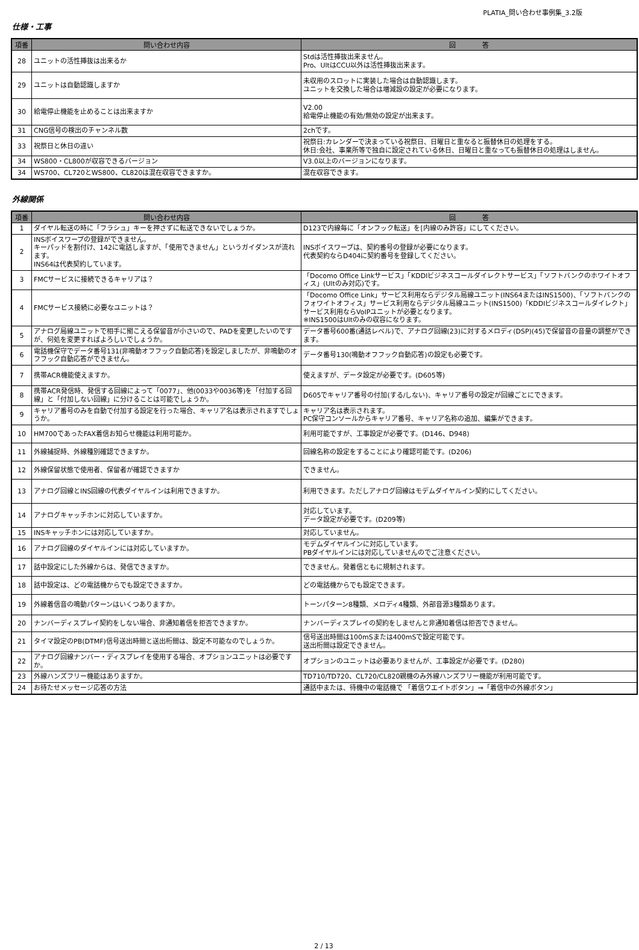PLATIA_問い合わせ事例集_3.2版
仕様・工事
| 項番 | 問い合わせ内容 | 回 答 |
| --- | --- | --- |
| 28 | ユニットの活性挿抜は出来るか | Stdは活性挿抜出来ません。 Pro、UltはCCU以外は活性挿抜出来ます。 |
| 29 | ユニットは自動認識しますか | 未収用のスロットに実装した場合は自動認識します。 ユニットを交換した場合は増減設の設定が必要になります。 |
| 30 | 給電停止機能を止めることは出来ますか | V2.00 給電停止機能の有効/無効の設定が出来ます。 |
| 31 | CNG信号の検出のチャンネル数 | 2chです。 |
| 33 | 祝祭日と休日の違い | 祝祭日:カレンダーで決まっている祝祭日、日曜日と重なると振替休日の処理をする。 休日:会社、事業所等で独自に設定されている休日、日曜日と重なっても振替休日の処理はしません。 |
| 34 | WS800・CL800が収容できるバージョン | V3.0以上のバージョンになります。 |
| 34 | WS700、CL720とWS800、CL820は混在収容できますか。 | 混在収容できます。 |
外線関係
| 項番 | 問い合わせ内容 | 回 答 |
| --- | --- | --- |
| 1 | ダイヤル転送の時に「フラシュ」キーを押さずに転送できないでしょうか。 | D123で内線毎に「オンフック転送」を[内線のみ許容」にしてください。 |
| 2 | INSボイスワープの登録ができません。 キーパッドを割付け、142に電話しますが、「使用できません」というガイダンスが流れます。 INS64は代表契約しています。 | INSボイスワープは、契約番号の登録が必要になります。 代表契約ならD404に契約番号を登録してください。 |
| 3 | FMCサービスに接続できるキャリアは？ | 「Docomo Office Linkサービス」「KDDIビジネスコールダイレクトサービス」「ソフトバンクのホワイトオフィス」(Ultのみ対応)です。 |
| 4 | FMCサービス接続に必要なユニットは？ | 「Docomo Office Link」サービス利用ならデジタル局線ユニット(INS64またはINS1500)、「ソフトバンクのフォワイトオフィス」サービス利用ならデジタル局線ユニット(INS1500)「KDDIビジネスコールダイレクト」サービス利用ならVoIPユニットが必要となります。 ※INS1500はUltのみの収容になります。 |
| 5 | アナログ局線ユニットで相手に聞こえる保留音が小さいので、PADを変更したいのですが、何処を変更すればよろしいでしょうか。 | データ番号600番(通話レベル)で、アナログ回線(23)に対するメロディ(DSP)(45)で保留音の音量の調整ができます。 |
| 6 | 電話機保守でデータ番号131(非鳴動オフフック自動応答)を設定しましたが、非鳴動のオフフック自動応答ができません。 | データ番号130(鳴動オフフック自動応答)の設定も必要です。 |
| 7 | 携帯ACR機能使えますか。 | 使えますが、データ設定が必要です。(D605等) |
| 8 | 携帯ACR発信時、発信する回線によって「0077」、他(0033や0036等)を「付加する回線」と「付加しない回線」に分けることは可能でしょうか。 | D605でキャリア番号の付加(する/しない)、キャリア番号の設定が回線ごとにできます。 |
| 9 | キャリア番号のみを自動で付加する設定を行った場合、キャリア名は表示されますでしょうか。 | キャリア名は表示されます。 PC保守コンソールからキャリア番号、キャリア名称の追加、編集ができます。 |
| 10 | HM700であったFAX着信お知らせ機能は利用可能か。 | 利用可能ですが、工事設定が必要です。(D146、D948) |
| 11 | 外線捕捉時、外線種別確認できますか。 | 回線名称の設定をすることにより確認可能です。(D206) |
| 12 | 外線保留状態で使用者、保留者が確認できますか | できません。 |
| 13 | アナログ回線とINS回線の代表ダイヤルインは利用できますか。 | 利用できます。ただしアナログ回線はモデムダイヤルイン契約にしてください。 |
| 14 | アナログキャッチホンに対応していますか。 | 対応しています。 データ設定が必要です。(D209等) |
| 15 | INSキャッチホンには対応していますか。 | 対応していません。 |
| 16 | アナログ回線のダイヤルインには対応していますか。 | モデムダイヤルインに対応しています。 PBダイヤルインには対応していませんのでご注意ください。 |
| 17 | 話中設定にした外線からは、発信できますか。 | できません。発着信ともに規制されます。 |
| 18 | 話中設定は、どの電話機からでも設定できますか。 | どの電話機からでも設定できます。 |
| 19 | 外線着信音の鳴動パターンはいくつありますか。 | トーンパターン8種類、メロディ4種類、外部音源3種類あります。 |
| 20 | ナンバーディスプレイ契約をしない場合、非通知着信を拒否できますか。 | ナンバーディスプレイの契約をしませんと非通知着信は拒否できません。 |
| 21 | タイマ設定のPB(DTMF)信号送出時間と送出桁間は、設定不可能なのでしょうか。 | 信号送出時間は100mSまたは400mSで設定可能です。 送出桁間は設定できません。 |
| 22 | アナログ回線ナンバー・ディスプレイを使用する場合、オプションユニットは必要ですか。 | オプションのユニットは必要ありませんが、工事設定が必要です。(D280) |
| 23 | 外線ハンズフリー機能はありますか。 | TD710/TD720、CL720/CL820親機のみ外線ハンズフリー機能が利用可能です。 |
| 24 | お待たせメッセージ応答の方法 | 通話中または、待機中の電話機で 「着信ウエイトボタン」→「着信中の外線ボタン」 |
2 / 13